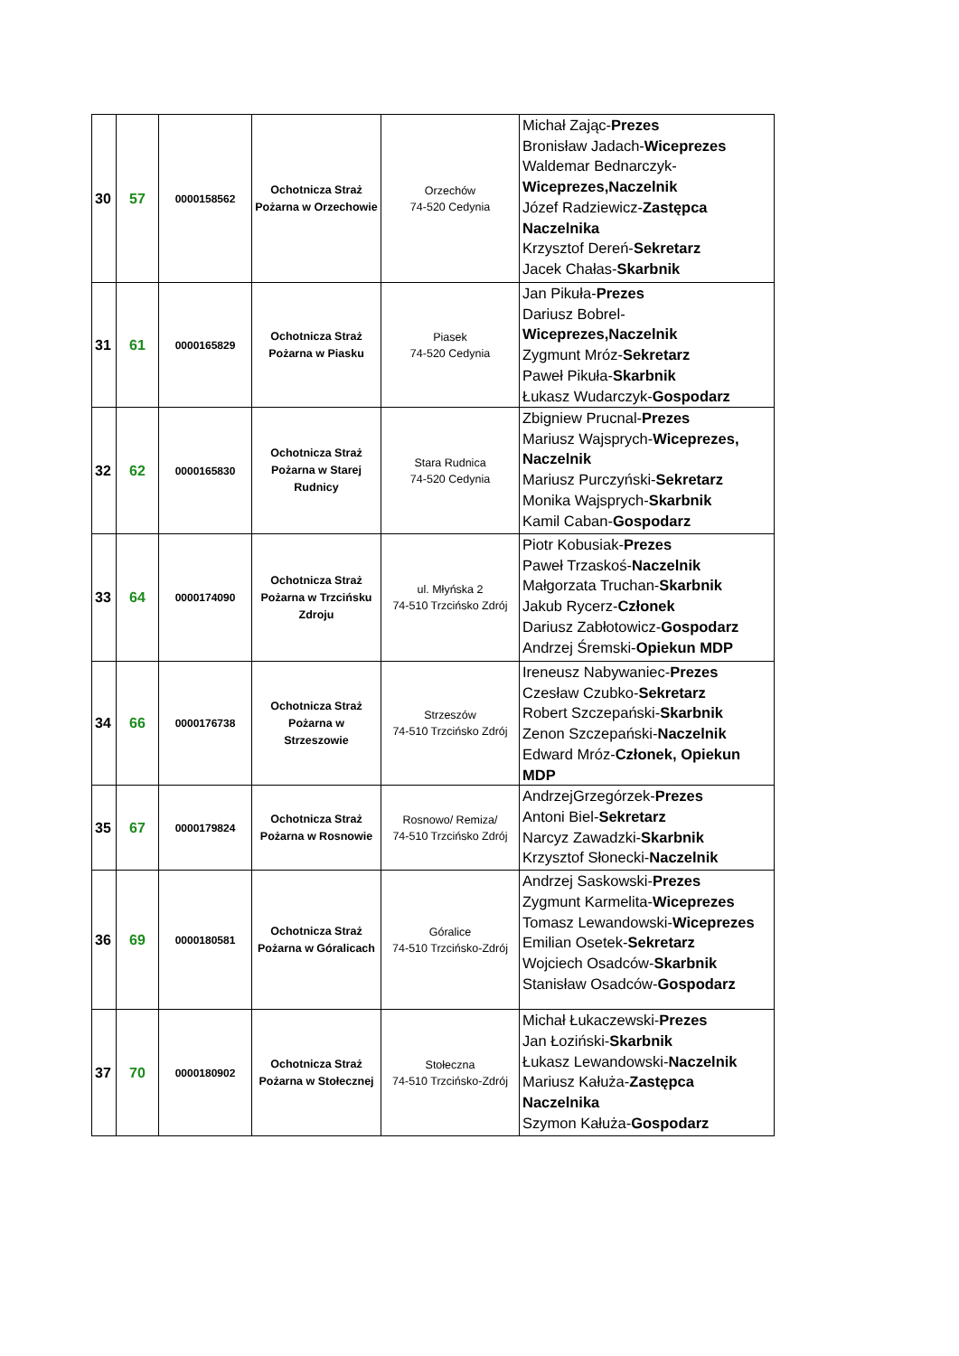| 30 | 57 | 0000158562 | Ochotnicza Straż Pożarna w Orzechowie | Orzechów 74-520 Cedynia | Michał Zając- Prezes Bronisław Jadach- Wiceprezes Waldemar Bednarczyk- Wiceprezes,Naczelnik Józef Radziewicz- Zastępca Naczelnika Krzysztof Dereń- Sekretarz Jacek Chałas- Skarbnik |
| 31 | 61 | 0000165829 | Ochotnicza Straż Pożarna w Piasku | Piasek 74-520 Cedynia | Jan Pikuła- Prezes Dariusz Bobrel- Wiceprezes,Naczelnik Zygmunt Mróz- Sekretarz Paweł Pikuła- Skarbnik Łukasz Wudarczyk- Gospodarz |
| 32 | 62 | 0000165830 | Ochotnicza Straż Pożarna w Starej Rudnicy | Stara Rudnica 74-520 Cedynia | Zbigniew Prucnal- Prezes Mariusz Wajsprych- Wiceprezes, Naczelnik Mariusz Purczyński- Sekretarz Monika Wajsprych- Skarbnik Kamil Caban- Gospodarz |
| 33 | 64 | 0000174090 | Ochotnicza Straż Pożarna w Trzcińsku Zdroju | ul. Młyńska 2 74-510 Trzcińsko Zdrój | Piotr Kobusiak- Prezes Paweł Trzaskoś- Naczelnik Małgorzata Truchan- Skarbnik Jakub Rycerz- Członek Dariusz Zabłotowicz- Gospodarz Andrzej Śremski- Opiekun MDP |
| 34 | 66 | 0000176738 | Ochotnicza Straż Pożarna w Strzeszowie | Strzeszów 74-510 Trzcińsko Zdrój | Ireneusz Nabywaniec- Prezes Czesław Czubko- Sekretarz Robert Szczepański- Skarbnik Zenon Szczepański- Naczelnik Edward Mróz- Członek, Opiekun MDP |
| 35 | 67 | 0000179824 | Ochotnicza Straż Pożarna w Rosnowie | Rosnowo/ Remiza/ 74-510 Trzcińsko Zdrój | AndrzejGrzegórzek- Prezes Antoni Biel- Sekretarz Narcyz Zawadzki- Skarbnik Krzysztof Słonecki- Naczelnik |
| 36 | 69 | 0000180581 | Ochotnicza Straż Pożarna w Góralicach | Góralice 74-510 Trzcińsko-Zdrój | Andrzej Saskowski- Prezes Zygmunt Karmelita- Wiceprezes Tomasz Lewandowski- Wiceprezes Emilian Osetek- Sekretarz Wojciech Osadców- Skarbnik Stanisław Osadców- Gospodarz |
| 37 | 70 | 0000180902 | Ochotnicza Straż Pożarna w Stołecznej | Stołeczna 74-510 Trzcińsko-Zdrój | Michał Łukaczewski- Prezes Jan Łoziński- Skarbnik Łukasz Lewandowski- Naczelnik Mariusz Kałuża- Zastępca Naczelnika Szymon Kałuża- Gospodarz |